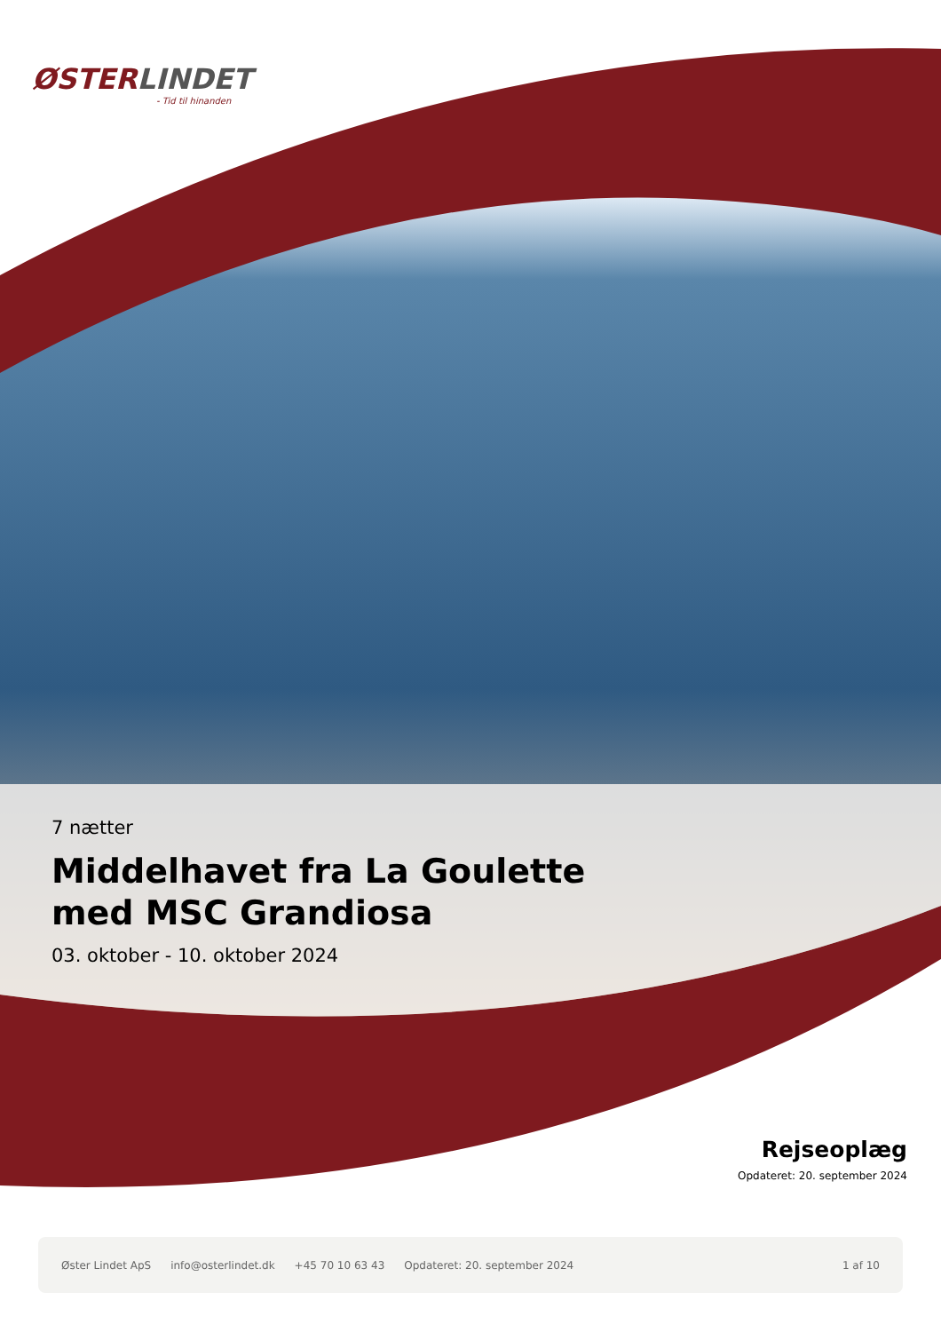ØSTERLINDET
- Tid til hinanden
7 nætter
Middelhavet fra La Goulette
med MSC Grandiosa
03. oktober - 10. oktober 2024
Rejseoplæg
Opdateret: 20. september 2024
Øster Lindet ApS info@osterlindet.dk +45 70 10 63 43 Opdateret: 20. september 2024 1 af 10